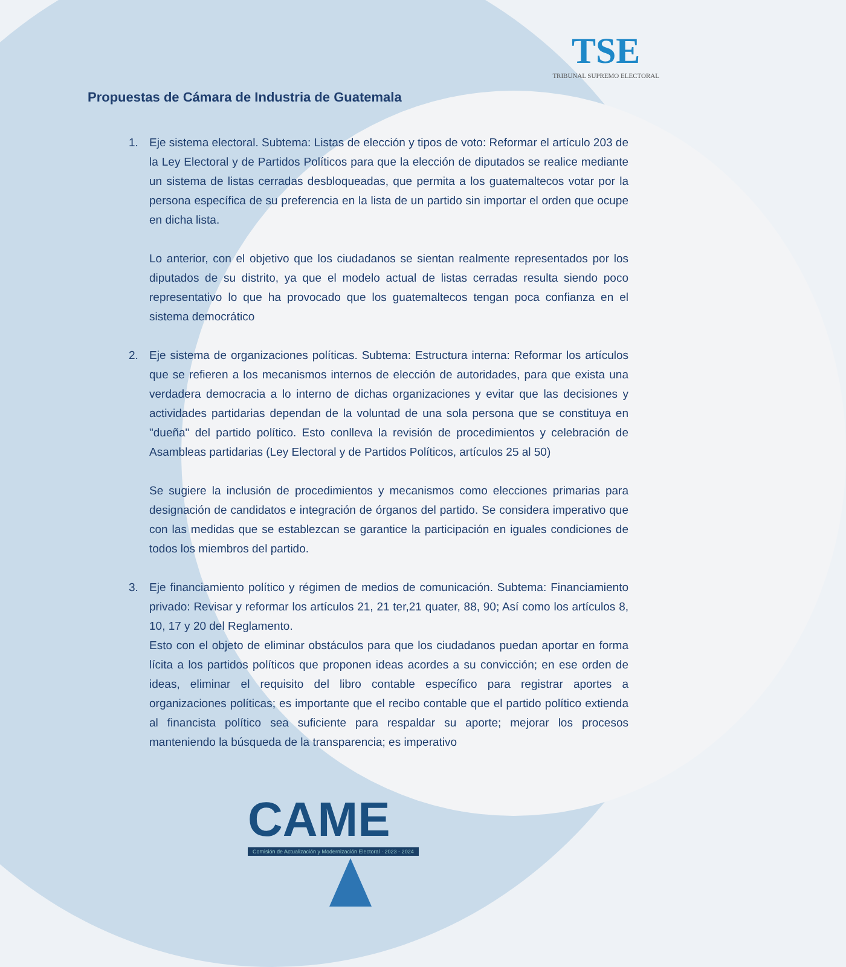TSE
TRIBUNAL SUPREMO ELECTORAL
Propuestas de Cámara de Industria de Guatemala
1. Eje sistema electoral. Subtema: Listas de elección y tipos de voto: Reformar el artículo 203 de la Ley Electoral y de Partidos Políticos para que la elección de diputados se realice mediante un sistema de listas cerradas desbloqueadas, que permita a los guatemaltecos votar por la persona específica de su preferencia en la lista de un partido sin importar el orden que ocupe en dicha lista.
Lo anterior, con el objetivo que los ciudadanos se sientan realmente representados por los diputados de su distrito, ya que el modelo actual de listas cerradas resulta siendo poco representativo lo que ha provocado que los guatemaltecos tengan poca confianza en el sistema democrático
2. Eje sistema de organizaciones políticas. Subtema: Estructura interna: Reformar los artículos que se refieren a los mecanismos internos de elección de autoridades, para que exista una verdadera democracia a lo interno de dichas organizaciones y evitar que las decisiones y actividades partidarias dependan de la voluntad de una sola persona que se constituya en "dueña" del partido político. Esto conlleva la revisión de procedimientos y celebración de Asambleas partidarias (Ley Electoral y de Partidos Políticos, artículos 25 al 50)
Se sugiere la inclusión de procedimientos y mecanismos como elecciones primarias para designación de candidatos e integración de órganos del partido. Se considera imperativo que con las medidas que se establezcan se garantice la participación en iguales condiciones de todos los miembros del partido.
3. Eje financiamiento político y régimen de medios de comunicación. Subtema: Financiamiento privado: Revisar y reformar los artículos 21, 21 ter,21 quater, 88, 90; Así como los artículos 8, 10, 17 y 20 del Reglamento.
Esto con el objeto de eliminar obstáculos para que los ciudadanos puedan aportar en forma lícita a los partidos políticos que proponen ideas acordes a su convicción; en ese orden de ideas, eliminar el requisito del libro contable específico para registrar aportes a organizaciones políticas; es importante que el recibo contable que el partido político extienda al financista político sea suficiente para respaldar su aporte; mejorar los procesos manteniendo la búsqueda de la transparencia; es imperativo
CAME
Comisión de Actualización y Modernización Electoral · 2023 - 2024